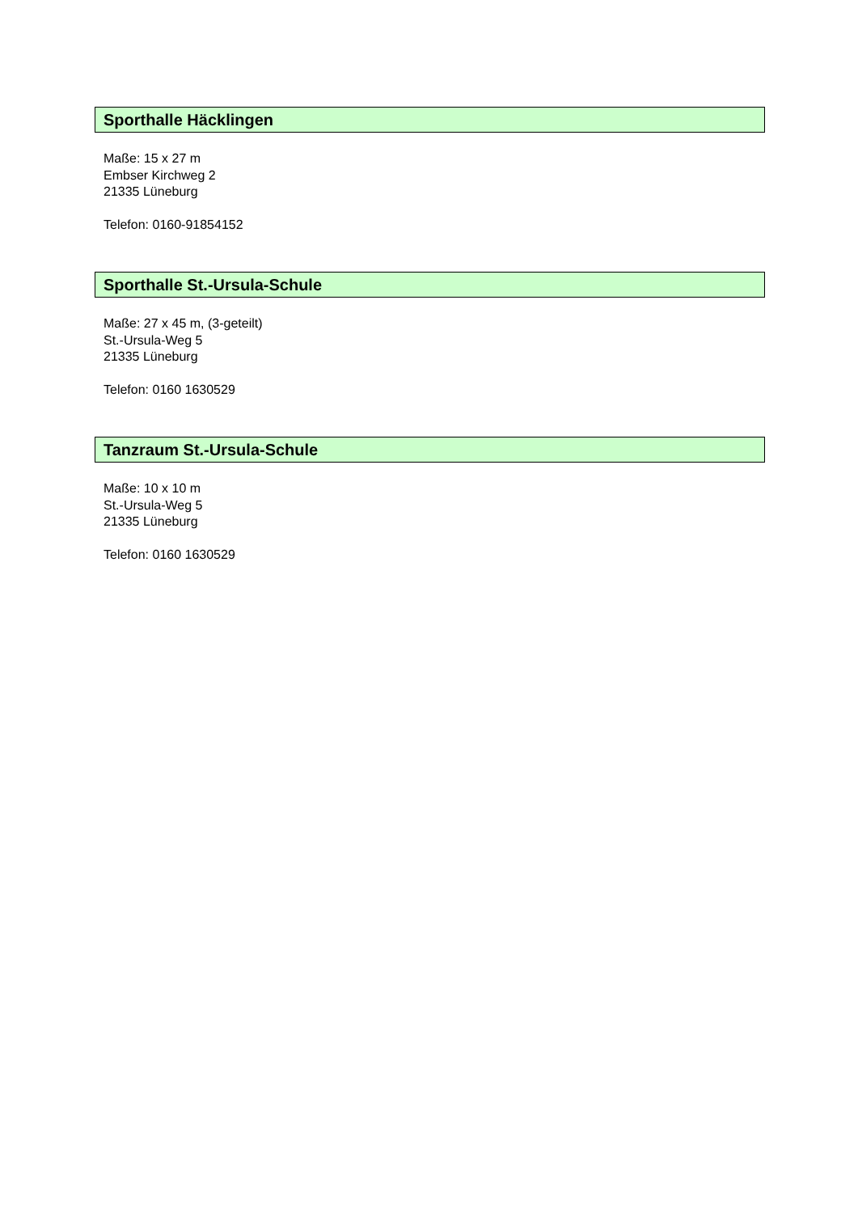Sporthalle Häcklingen
Maße: 15 x 27 m
Embser Kirchweg 2
21335 Lüneburg
Telefon: 0160-91854152
Sporthalle St.-Ursula-Schule
Maße: 27 x 45 m, (3-geteilt)
St.-Ursula-Weg 5
21335 Lüneburg
Telefon: 0160 1630529
Tanzraum St.-Ursula-Schule
Maße: 10 x 10 m
St.-Ursula-Weg 5
21335 Lüneburg
Telefon: 0160 1630529